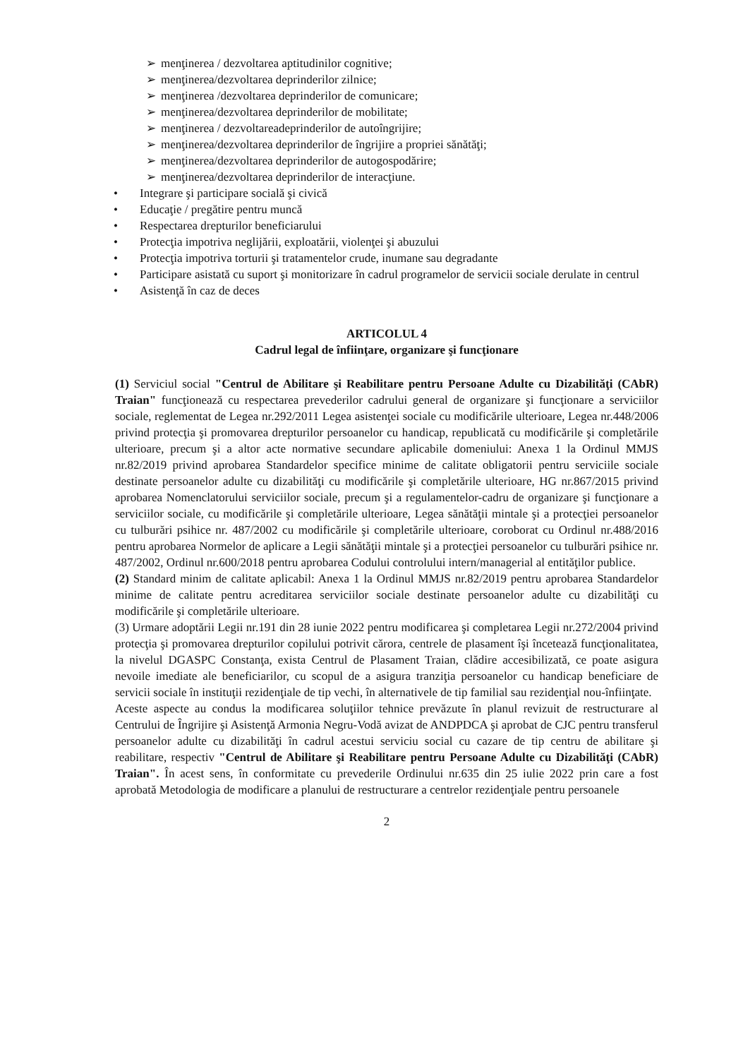➢ menţinerea / dezvoltarea aptitudinilor cognitive;
➢ menţinerea/dezvoltarea deprinderilor zilnice;
➢ menţinerea /dezvoltarea deprinderilor de comunicare;
➢ menţinerea/dezvoltarea deprinderilor de mobilitate;
➢ menţinerea / dezvoltareadeprinderilor de autoîngrijire;
➢ menţinerea/dezvoltarea deprinderilor de îngrijire a propriei sănătăţi;
➢ menţinerea/dezvoltarea deprinderilor de autogospodărire;
➢ menţinerea/dezvoltarea deprinderilor de interacţiune.
• Integrare şi participare socială şi civică
• Educaţie / pregătire pentru muncă
• Respectarea drepturilor beneficiarului
• Protecţia impotriva neglijării, exploatării, violenţei şi abuzului
• Protecţia impotriva torturii şi tratamentelor crude, inumane sau degradante
• Participare asistată cu suport şi monitorizare în cadrul programelor de servicii sociale derulate in centrul
• Asistenţă în caz de deces
ARTICOLUL 4
Cadrul legal de înfiinţare, organizare şi funcţionare
(1) Serviciul social "Centrul de Abilitare şi Reabilitare pentru Persoane Adulte cu Dizabilităţi (CAbR) Traian" funcţionează cu respectarea prevederilor cadrului general de organizare şi funcţionare a serviciilor sociale, reglementat de Legea nr.292/2011 Legea asistenţei sociale cu modificările ulterioare, Legea nr.448/2006 privind protecţia şi promovarea drepturilor persoanelor cu handicap, republicată cu modificările şi completările ulterioare, precum şi a altor acte normative secundare aplicabile domeniului: Anexa 1 la Ordinul MMJS nr.82/2019 privind aprobarea Standardelor specifice minime de calitate obligatorii pentru serviciile sociale destinate persoanelor adulte cu dizabilităţi cu modificările şi completările ulterioare, HG nr.867/2015 privind aprobarea Nomenclatorului serviciilor sociale, precum şi a regulamentelor-cadru de organizare şi funcţionare a serviciilor sociale, cu modificările şi completările ulterioare, Legea sănătăţii mintale şi a protecţiei persoanelor cu tulburări psihice nr. 487/2002 cu modificările şi completările ulterioare, coroborat cu Ordinul nr.488/2016 pentru aprobarea Normelor de aplicare a Legii sănătăţii mintale şi a protecţiei persoanelor cu tulburări psihice nr. 487/2002, Ordinul nr.600/2018 pentru aprobarea Codului controlului intern/managerial al entităţilor publice.
(2) Standard minim de calitate aplicabil: Anexa 1 la Ordinul MMJS nr.82/2019 pentru aprobarea Standardelor minime de calitate pentru acreditarea serviciilor sociale destinate persoanelor adulte cu dizabilităţi cu modificările şi completările ulterioare.
(3) Urmare adoptării Legii nr.191 din 28 iunie 2022 pentru modificarea şi completarea Legii nr.272/2004 privind protecţia şi promovarea drepturilor copilului potrivit cărora, centrele de plasament îşi încetează funcţionalitatea, la nivelul DGASPC Constanţa, exista Centrul de Plasament Traian, clădire accesibilizată, ce poate asigura nevoile imediate ale beneficiarilor, cu scopul de a asigura tranziţia persoanelor cu handicap beneficiare de servicii sociale în instituţii rezidenţiale de tip vechi, în alternativele de tip familial sau rezidenţial nou-înfiinţate.
Aceste aspecte au condus la modificarea soluţiilor tehnice prevăzute în planul revizuit de restructurare al Centrului de Îngrijire şi Asistenţă Armonia Negru-Vodă avizat de ANDPDCA şi aprobat de CJC pentru transferul persoanelor adulte cu dizabilităţi în cadrul acestui serviciu social cu cazare de tip centru de abilitare şi reabilitare, respectiv "Centrul de Abilitare şi Reabilitare pentru Persoane Adulte cu Dizabilităţi (CAbR) Traian". În acest sens, în conformitate cu prevederile Ordinului nr.635 din 25 iulie 2022 prin care a fost aprobată Metodologia de modificare a planului de restructurare a centrelor rezidenţiale pentru persoanele
2